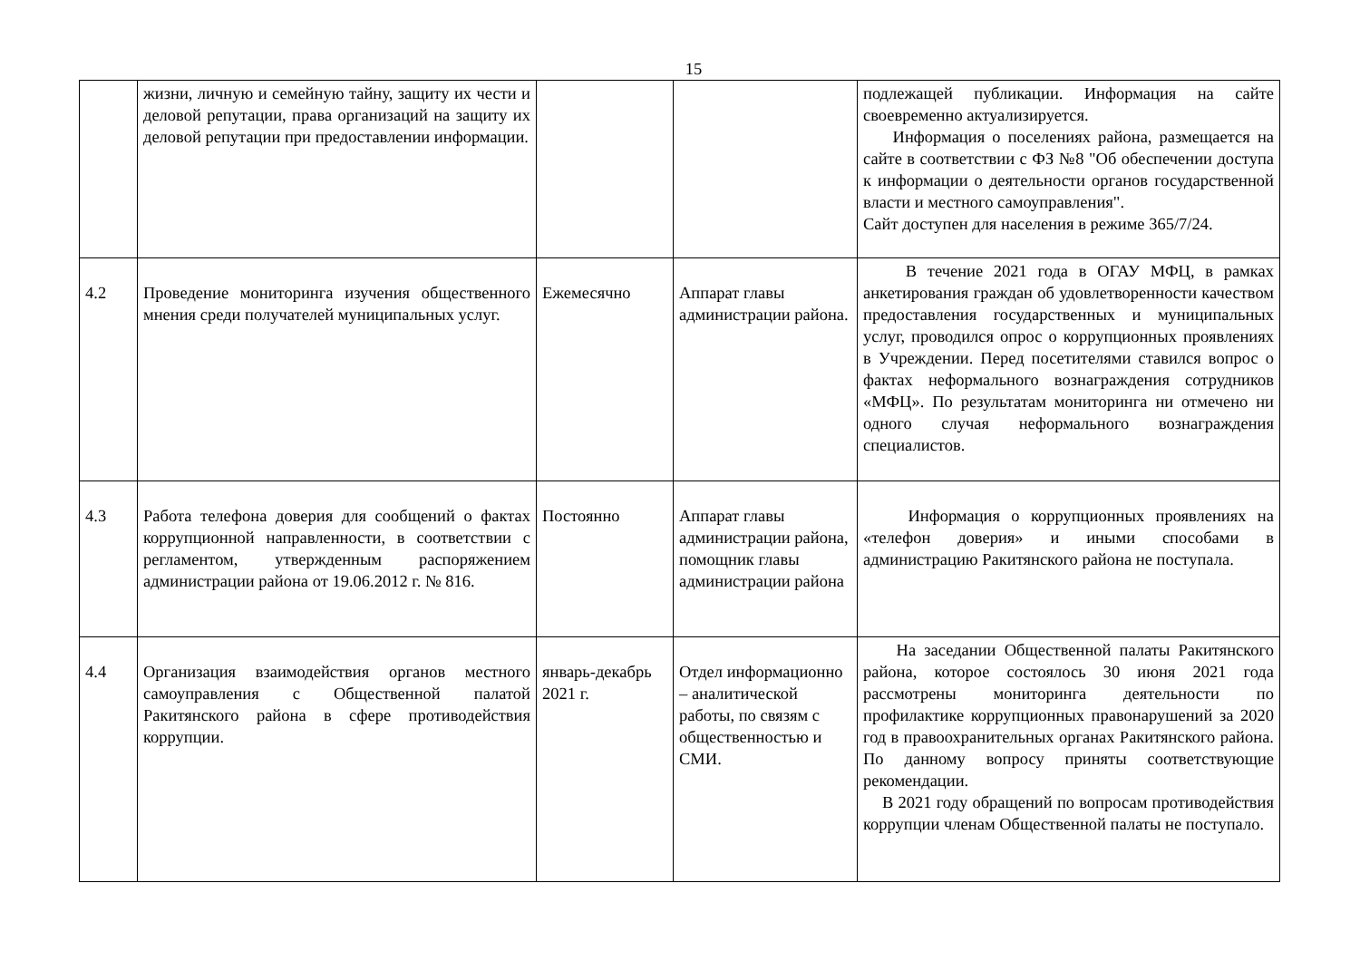15
| | жизни, личную и семейную тайну, защиту их чести и деловой репутации, права организаций на защиту их деловой репутации при предоставлении информации. | | | подлежащей публикации. Информация на сайте своевременно актуализируется. Информация о поселениях района, размещается на сайте в соответствии с ФЗ №8 "Об обеспечении доступа к информации о деятельности органов государственной власти и местного самоуправления". Сайт доступен для населения в режиме 365/7/24. |
| 4.2 | Проведение мониторинга изучения общественного мнения среди получателей муниципальных услуг. | Ежемесячно | Аппарат главы администрации района. | В течение 2021 года в ОГАУ МФЦ, в рамках анкетирования граждан об удовлетворенности качеством предоставления государственных и муниципальных услуг, проводился опрос о коррупционных проявлениях в Учреждении. Перед посетителями ставился вопрос о фактах неформального вознаграждения сотрудников «МФЦ». По результатам мониторинга ни отмечено ни одного случая неформального вознаграждения специалистов. |
| 4.3 | Работа телефона доверия для сообщений о фактах коррупционной направленности, в соответствии с регламентом, утвержденным распоряжением администрации района от 19.06.2012 г. № 816. | Постоянно | Аппарат главы администрации района, помощник главы администрации района | Информация о коррупционных проявлениях на «телефон доверия» и иными способами в администрацию Ракитянского района не поступала. |
| 4.4 | Организация взаимодействия органов местного самоуправления с Общественной палатой Ракитянского района в сфере противодействия коррупции. | январь-декабрь 2021 г. | Отдел информационно – аналитической работы, по связям с общественностью и СМИ. | На заседании Общественной палаты Ракитянского района, которое состоялось 30 июня 2021 года рассмотрены мониторинга деятельности по профилактике коррупционных правонарушений за 2020 год в правоохранительных органах Ракитянского района. По данному вопросу приняты соответствующие рекомендации. В 2021 году обращений по вопросам противодействия коррупции членам Общественной палаты не поступало. |